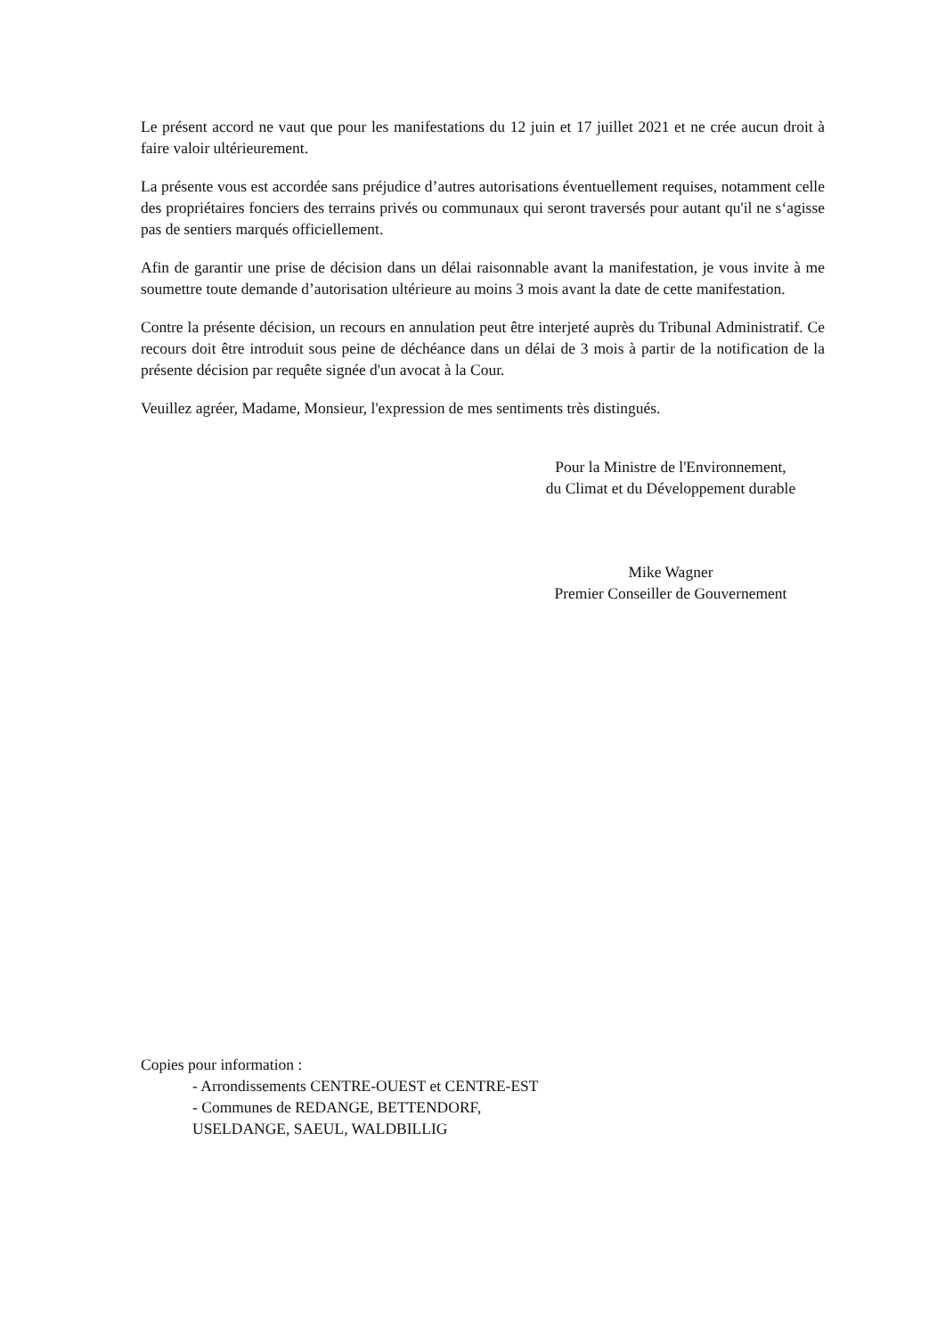Le présent accord ne vaut que pour les manifestations du 12 juin et 17 juillet 2021 et ne crée aucun droit à faire valoir ultérieurement.
La présente vous est accordée sans préjudice d’autres autorisations éventuellement requises, notamment celle des propriétaires fonciers des terrains privés ou communaux qui seront traversés pour autant qu'il ne s‘agisse pas de sentiers marqués officiellement.
Afin de garantir une prise de décision dans un délai raisonnable avant la manifestation, je vous invite à me soumettre toute demande d’autorisation ultérieure au moins 3 mois avant la date de cette manifestation.
Contre la présente décision, un recours en annulation peut être interjeté auprès du Tribunal Administratif. Ce recours doit être introduit sous peine de déchéance dans un délai de 3 mois à partir de la notification de la présente décision par requête signée d'un avocat à la Cour.
Veuillez agréer, Madame, Monsieur, l'expression de mes sentiments très distingués.
Pour la Ministre de l'Environnement,
du Climat et du Développement durable
Mike Wagner
Premier Conseiller de Gouvernement
Copies pour information :
- Arrondissements CENTRE-OUEST et CENTRE-EST
- Communes de REDANGE, BETTENDORF,
USELDANGE, SAEUL, WALDBILLIG